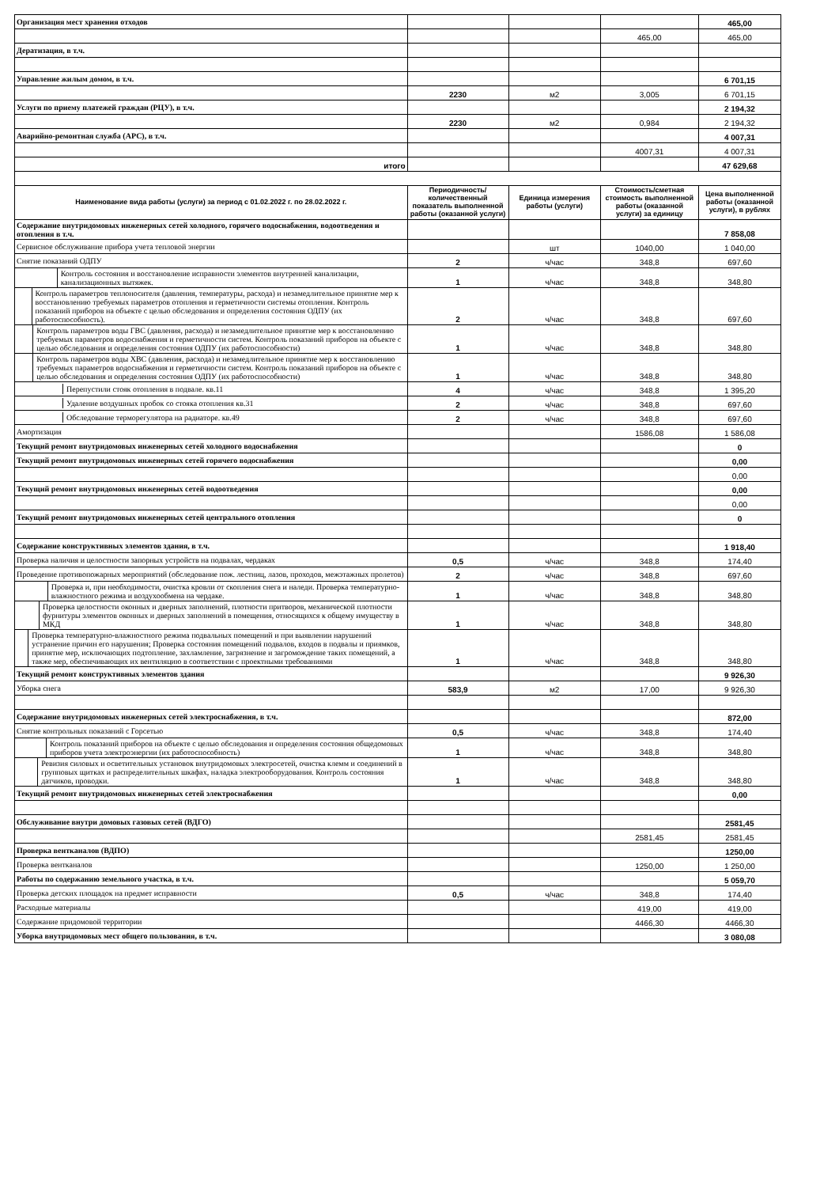| Организация мест хранения отходов | | | | 465,00 |
| | | | 465,00 | 465,00 |
| Дератизация, в т.ч. | | | | |
| Управление жилым домом, в т.ч. | | | | 6 701,15 |
| | 2230 | м2 | 3,005 | 6 701,15 |
| Услуги по приему платежей граждан (РЦУ), в т.ч. | | | | 2 194,32 |
| | 2230 | м2 | 0,984 | 2 194,32 |
| Аварийно-ремонтная служба (АРС), в т.ч. | | | | 4 007,31 |
| | | | 4007,31 | 4 007,31 |
| итого | | | | 47 629,68 |
| Наименование вида работы (услуги) за период с 01.02.2022 г. по 28.02.2022 г. | Периодичность/ количественный показатель выполненной работы (оказанной услуги) | Единица измерения работы (услуги) | Стоимость/сметная стоимость выполненной работы (оказанной услуги) за единицу | Цена выполненной работы (оказанной услуги), в рублях |
| Содержание внутридомовых инженерных сетей холодного, горячего водоснабжения, водоотведения и отопления в т.ч. | | | | 7 858,08 |
| Сервисное обслуживание прибора учета тепловой энергии | | шт | 1040,00 | 1 040,00 |
| Снятие показаний ОДПУ | 2 | ч/час | 348,8 | 697,60 |
| Контроль состояния и восстановление исправности элементов внутренней канализации, канализационных вытяжек. | 1 | ч/час | 348,8 | 348,80 |
| Контроль параметров теплоносителя (давления, температуры, расхода) и незамедлительное принятие мер к восстановлению требуемых параметров отопления и герметичности системы отопления. Контроль показаний приборов на объекте с целью обследования и определения состояния ОДПУ (их работоспособность). | 2 | ч/час | 348,8 | 697,60 |
| Контроль параметров воды ГВС (давления, расхода) и незамедлительное принятие мер к восстановлению требуемых параметров водоснабжения и герметичности систем. Контроль показаний приборов на объекте с целью обследования и определения состояния ОДПУ (их работоспособности) | 1 | ч/час | 348,8 | 348,80 |
| Контроль параметров воды ХВС (давления, расхода) и незамедлительное принятие мер к восстановлению требуемых параметров водоснабжения и герметичности систем. Контроль показаний приборов на объекте с целью обследования и определения состояния ОДПУ (их работоспособности) | 1 | ч/час | 348,8 | 348,80 |
| Перепустили стояк отопления в подвале. кв.11 | 4 | ч/час | 348,8 | 1 395,20 |
| Удаление воздушных пробок со стояка отопления кв.31 | 2 | ч/час | 348,8 | 697,60 |
| Обследование терморегулятора на радиаторе. кв.49 | 2 | ч/час | 348,8 | 697,60 |
| Амортизация | | | 1586,08 | 1 586,08 |
| Текущий ремонт внутридомовых инженерных сетей холодного водоснабжения | | | | 0 |
| Текущий ремонт внутридомовых инженерных сетей горячего водоснабжения | | | | 0,00 |
| | | | | 0,00 |
| Текущий ремонт внутридомовых инженерных сетей водоотведения | | | | 0,00 |
| | | | | 0,00 |
| Текущий ремонт внутридомовых инженерных сетей центрального отопления | | | | 0 |
| Содержание конструктивных элементов здания, в т.ч. | | | | 1 918,40 |
| Проверка наличия и целостности запорных устройств на подвалах, чердаках | 0,5 | ч/час | 348,8 | 174,40 |
| Проведение противопожарных мероприятий (обследование пож. лестниц, лазов, проходов, межэтажных пролетов) | 2 | ч/час | 348,8 | 697,60 |
| Проверка и, при необходимости, очистка кровли от скопления снега и наледи. Проверка температурно-влажностного режима и воздухообмена на чердаке. | 1 | ч/час | 348,8 | 348,80 |
| Проверка целостности оконных и дверных заполнений, плотности притворов, механической плотности фурнитуры элементов оконных и дверных заполнений в помещения, относящихся к общему имуществу в МКД | 1 | ч/час | 348,8 | 348,80 |
| Проверка температурно-влажностного режима подвальных помещений и при выявлении нарушений устранение причин его нарушения; Проверка состояния помещений подвалов, входов в подвалы и приямков, принятие мер, исключающих подтопление, захламление, загрязнение и загромождение таких помещений, а также мер, обеспечивающих их вентиляцию в соответствии с проектными требованиями | 1 | ч/час | 348,8 | 348,80 |
| Текущий ремонт конструктивных элементов здания | | | | 9 926,30 |
| Уборка снега | 583,9 | м2 | 17,00 | 9 926,30 |
| Содержание внутридомовых инженерных сетей электроснабжения, в т.ч. | | | | 872,00 |
| Снятие контрольных показаний с Горсетью | 0,5 | ч/час | 348,8 | 174,40 |
| Контроль показаний приборов на объекте с целью обследования и определения состояния общедомовых приборов учета электроэнергии (их работоспособность) | 1 | ч/час | 348,8 | 348,80 |
| Ревизия силовых и осветительных установок внутридомовых электросетей, очистка клемм и соединений в групповых щитках и распределительных шкафах, наладка электрооборудования. Контроль состояния датчиков, проводки. | 1 | ч/час | 348,8 | 348,80 |
| Текущий ремонт внутридомовых инженерных сетей электроснабжения | | | | 0,00 |
| Обслуживание внутри домовых газовых сетей (ВДГО) | | | | 2581,45 |
| | | | 2581,45 | 2581,45 |
| Проверка вентканалов (ВДПО) | | | | 1250,00 |
| Проверка вентканалов | | | 1250,00 | 1 250,00 |
| Работы по содержанию земельного участка, в т.ч. | | | | 5 059,70 |
| Проверка детских площадок на предмет исправности | 0,5 | ч/час | 348,8 | 174,40 |
| Расходные материалы | | | 419,00 | 419,00 |
| Содержание придомовой территории | | | 4466,30 | 4466,30 |
| Уборка внутридомовых мест общего пользования, в т.ч. | | | | 3 080,08 |